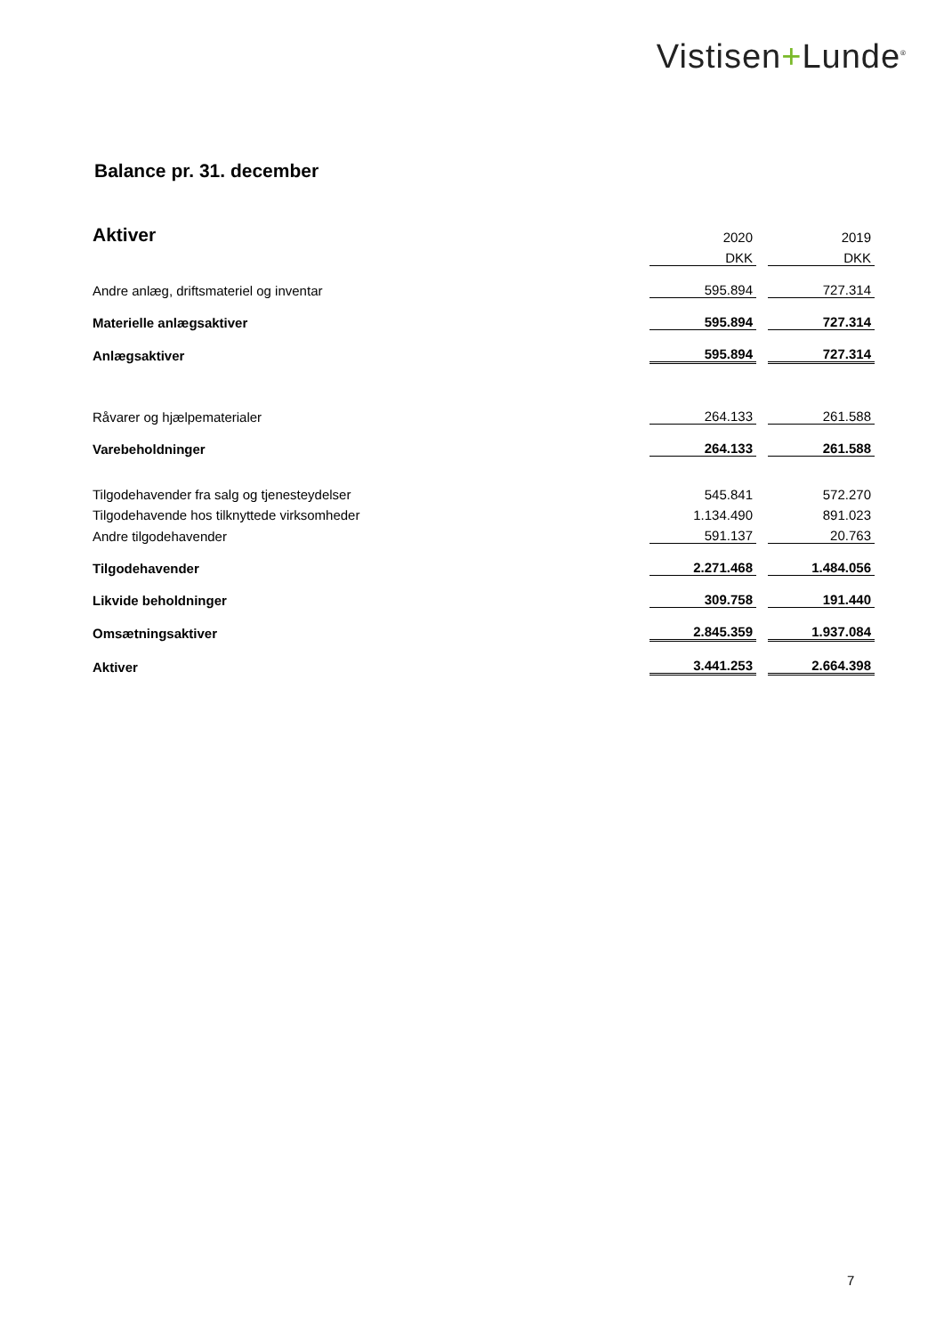Vistisen+Lunde<sup>®</sup>
Balance pr. 31. december
| Aktiver | 2020 | | 2019 |
| | DKK | | DKK |
| Andre anlæg, driftsmateriel og inventar | 595.894 | | 727.314 |
| Materielle anlægsaktiver | 595.894 | | 727.314 |
| Anlægsaktiver | 595.894 | | 727.314 |
| Råvarer og hjælpematerialer | 264.133 | | 261.588 |
| Varebeholdninger | 264.133 | | 261.588 |
| Tilgodehavender fra salg og tjenesteydelser | 545.841 | | 572.270 |
| Tilgodehavende hos tilknyttede virksomheder | 1.134.490 | | 891.023 |
| Andre tilgodehavender | 591.137 | | 20.763 |
| Tilgodehavender | 2.271.468 | | 1.484.056 |
| Likvide beholdninger | 309.758 | | 191.440 |
| Omsætningsaktiver | 2.845.359 | | 1.937.084 |
| Aktiver | 3.441.253 | | 2.664.398 |
7